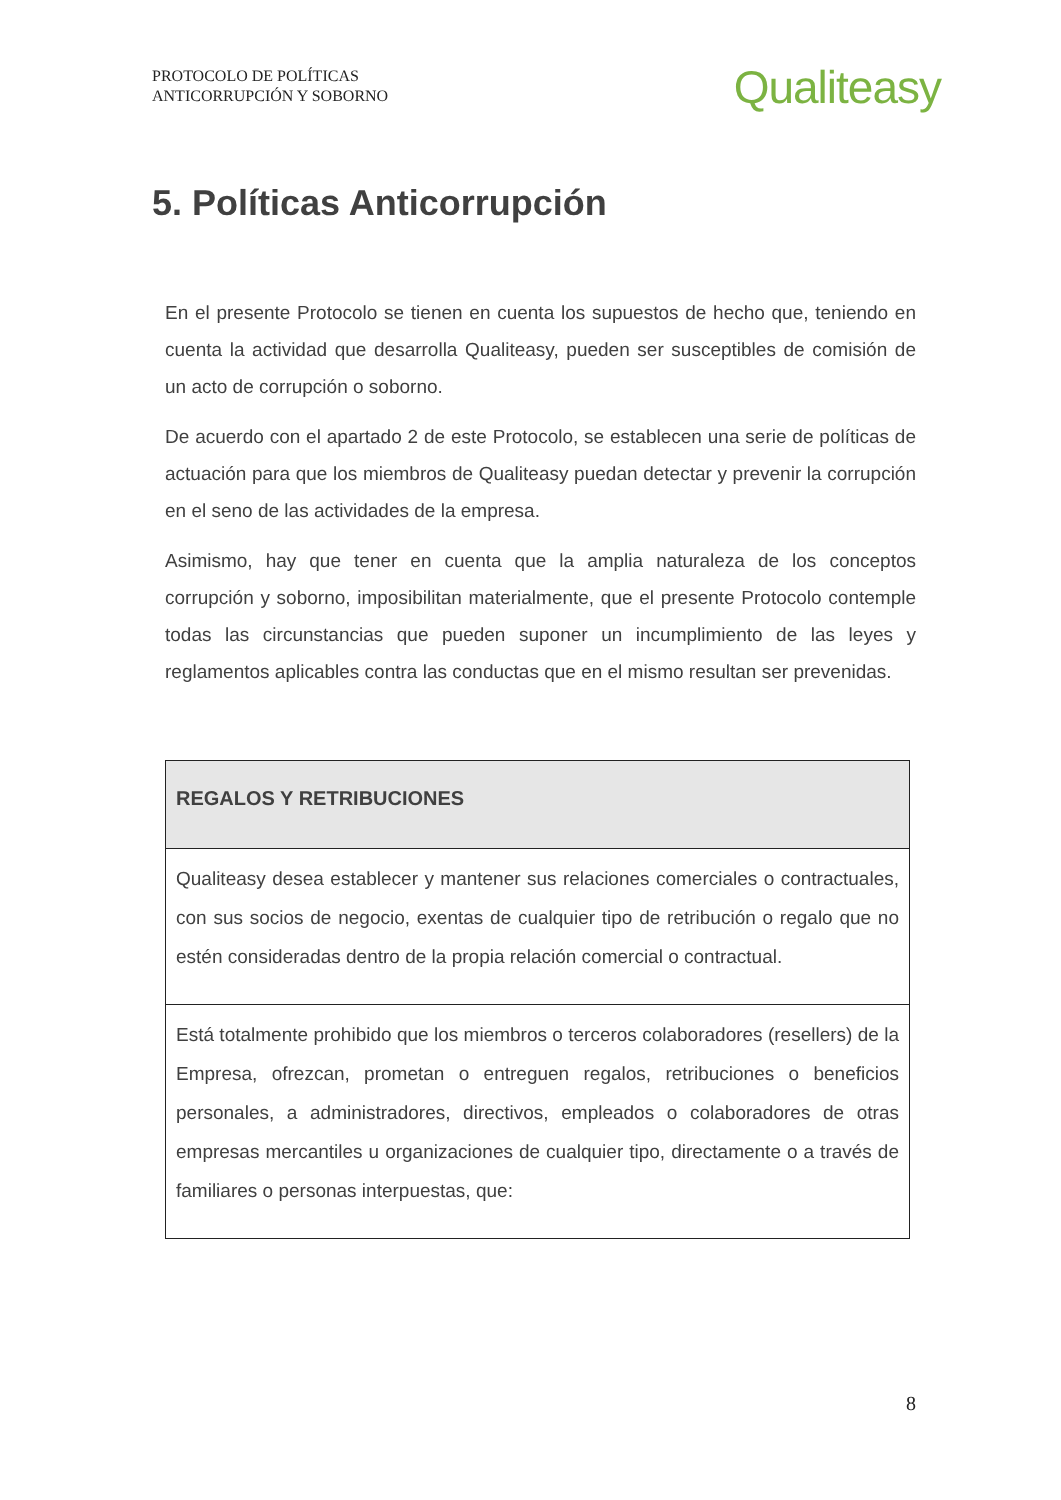PROTOCOLO DE POLÍTICAS
ANTICORRUPCIÓN Y SOBORNO
Qualiteasy
5. Políticas Anticorrupción
En el presente Protocolo se tienen en cuenta los supuestos de hecho que, teniendo en cuenta la actividad que desarrolla Qualiteasy, pueden ser susceptibles de comisión de un acto de corrupción o soborno.
De acuerdo con el apartado 2 de este Protocolo, se establecen una serie de políticas de actuación para que los miembros de Qualiteasy puedan detectar y prevenir la corrupción en el seno de las actividades de la empresa.
Asimismo, hay que tener en cuenta que la amplia naturaleza de los conceptos corrupción y soborno, imposibilitan materialmente, que el presente Protocolo contemple todas las circunstancias que pueden suponer un incumplimiento de las leyes y reglamentos aplicables contra las conductas que en el mismo resultan ser prevenidas.
| REGALOS Y RETRIBUCIONES |
| --- |
| Qualiteasy desea establecer y mantener sus relaciones comerciales o contractuales, con sus socios de negocio, exentas de cualquier tipo de retribución o regalo que no estén consideradas dentro de la propia relación comercial o contractual. |
| Está totalmente prohibido que los miembros o terceros colaboradores (resellers) de la Empresa, ofrezcan, prometan o entreguen regalos, retribuciones o beneficios personales, a administradores, directivos, empleados o colaboradores de otras empresas mercantiles u organizaciones de cualquier tipo, directamente o a través de familiares o personas interpuestas, que: |
8